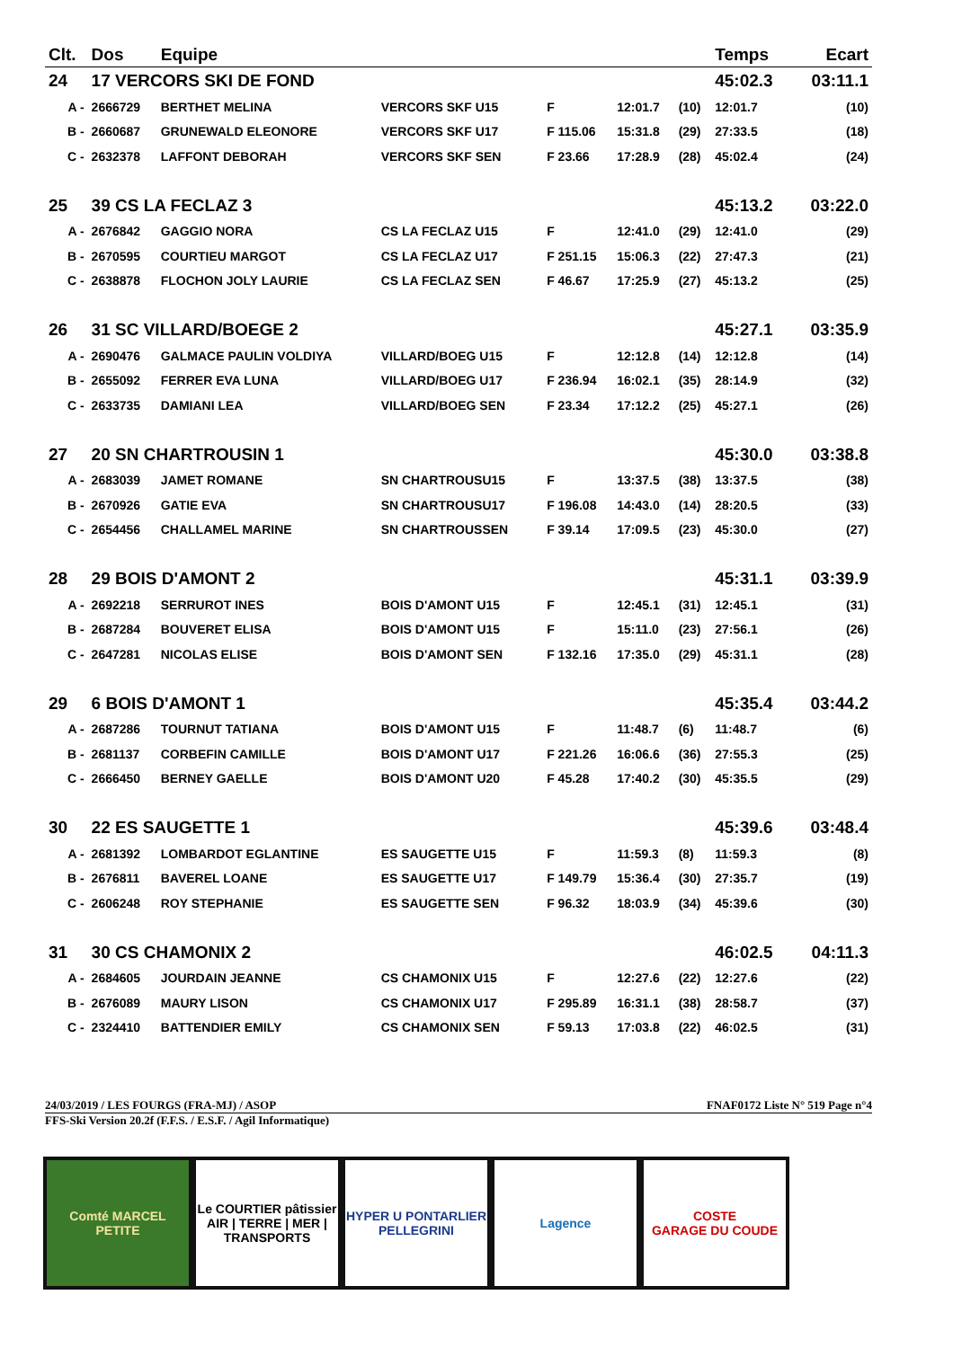| Clt. | Dos | Equipe | | | | | Temps | Ecart |
| --- | --- | --- | --- | --- | --- | --- | --- | --- |
| 24 | 17 VERCORS SKI DE FOND | | | | | | 45:02.3 | 03:11.1 |
| A - | 2666729 | BERTHET MELINA | VERCORS SKF U15 | F | 12:01.7 | (10) | 12:01.7 | (10) |
| B - | 2660687 | GRUNEWALD ELEONORE | VERCORS SKF U17 | F 115.06 | 15:31.8 | (29) | 27:33.5 | (18) |
| C - | 2632378 | LAFFONT DEBORAH | VERCORS SKF SEN | F 23.66 | 17:28.9 | (28) | 45:02.4 | (24) |
| 25 | 39 CS LA FECLAZ 3 | | | | | | 45:13.2 | 03:22.0 |
| A - | 2676842 | GAGGIO NORA | CS LA FECLAZ U15 | F | 12:41.0 | (29) | 12:41.0 | (29) |
| B - | 2670595 | COURTIEU MARGOT | CS LA FECLAZ U17 | F 251.15 | 15:06.3 | (22) | 27:47.3 | (21) |
| C - | 2638878 | FLOCHON JOLY LAURIE | CS LA FECLAZ SEN | F 46.67 | 17:25.9 | (27) | 45:13.2 | (25) |
| 26 | 31 SC VILLARD/BOEGE 2 | | | | | | 45:27.1 | 03:35.9 |
| A - | 2690476 | GALMACE PAULIN VOLDIYA | VILLARD/BOEG U15 | F | 12:12.8 | (14) | 12:12.8 | (14) |
| B - | 2655092 | FERRER EVA LUNA | VILLARD/BOEG U17 | F 236.94 | 16:02.1 | (35) | 28:14.9 | (32) |
| C - | 2633735 | DAMIANI LEA | VILLARD/BOEG SEN | F 23.34 | 17:12.2 | (25) | 45:27.1 | (26) |
| 27 | 20 SN CHARTROUSIN 1 | | | | | | 45:30.0 | 03:38.8 |
| A - | 2683039 | JAMET ROMANE | SN CHARTROUSU15 | F | 13:37.5 | (38) | 13:37.5 | (38) |
| B - | 2670926 | GATIE EVA | SN CHARTROUSU17 | F 196.08 | 14:43.0 | (14) | 28:20.5 | (33) |
| C - | 2654456 | CHALLAMEL MARINE | SN CHARTROUSSEN | F 39.14 | 17:09.5 | (23) | 45:30.0 | (27) |
| 28 | 29 BOIS D'AMONT 2 | | | | | | 45:31.1 | 03:39.9 |
| A - | 2692218 | SERRUROT INES | BOIS D'AMONT U15 | F | 12:45.1 | (31) | 12:45.1 | (31) |
| B - | 2687284 | BOUVERET ELISA | BOIS D'AMONT U15 | F | 15:11.0 | (23) | 27:56.1 | (26) |
| C - | 2647281 | NICOLAS ELISE | BOIS D'AMONT SEN | F 132.16 | 17:35.0 | (29) | 45:31.1 | (28) |
| 29 | 6 BOIS D'AMONT 1 | | | | | | 45:35.4 | 03:44.2 |
| A - | 2687286 | TOURNUT TATIANA | BOIS D'AMONT U15 | F | 11:48.7 | (6) | 11:48.7 | (6) |
| B - | 2681137 | CORBEFIN CAMILLE | BOIS D'AMONT U17 | F 221.26 | 16:06.6 | (36) | 27:55.3 | (25) |
| C - | 2666450 | BERNEY GAELLE | BOIS D'AMONT U20 | F 45.28 | 17:40.2 | (30) | 45:35.5 | (29) |
| 30 | 22 ES SAUGETTE 1 | | | | | | 45:39.6 | 03:48.4 |
| A - | 2681392 | LOMBARDOT EGLANTINE | ES SAUGETTE U15 | F | 11:59.3 | (8) | 11:59.3 | (8) |
| B - | 2676811 | BAVEREL LOANE | ES SAUGETTE U17 | F 149.79 | 15:36.4 | (30) | 27:35.7 | (19) |
| C - | 2606248 | ROY STEPHANIE | ES SAUGETTE SEN | F 96.32 | 18:03.9 | (34) | 45:39.6 | (30) |
| 31 | 30 CS CHAMONIX 2 | | | | | | 46:02.5 | 04:11.3 |
| A - | 2684605 | JOURDAIN JEANNE | CS CHAMONIX U15 | F | 12:27.6 | (22) | 12:27.6 | (22) |
| B - | 2676089 | MAURY LISON | CS CHAMONIX U17 | F 295.89 | 16:31.1 | (38) | 28:58.7 | (37) |
| C - | 2324410 | BATTENDIER EMILY | CS CHAMONIX SEN | F 59.13 | 17:03.8 | (22) | 46:02.5 | (31) |
24/03/2019 / LES FOURGS (FRA-MJ) / ASOP FNAF0172 Liste N° 519 Page n°4
FFS-Ski Version 20.2f (F.F.S. / E.S.F. / Agil Informatique)
Comté MARCEL PETITE Le COURTIER pâtissier
AIR | TERRE | MER | TRANSPORTS
HYPER U PONTARLIER
PELLEGRINI
Lagence COSTE
GARAGE DU COUDE